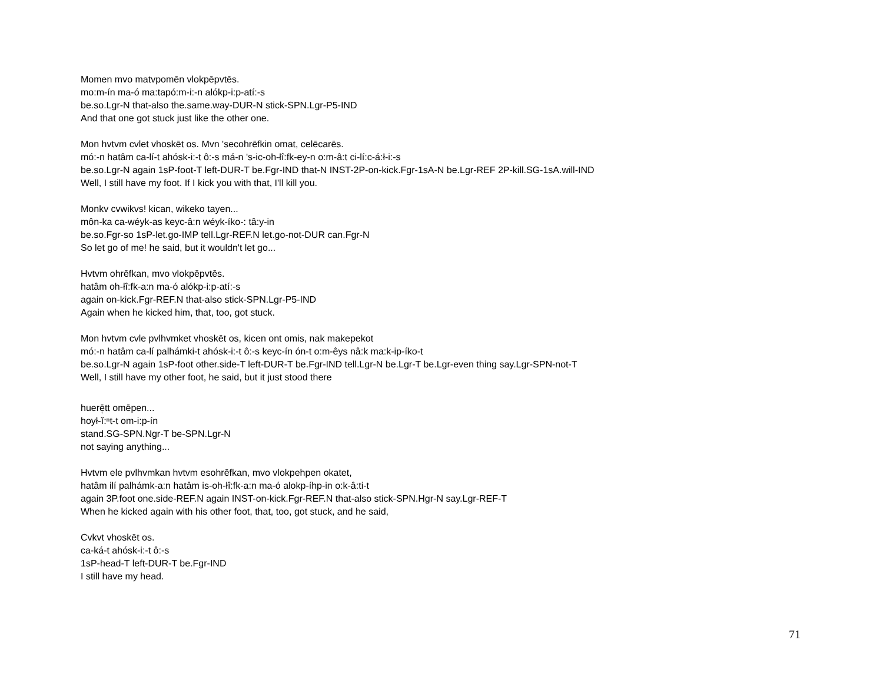Momen mvo matvpomēn vlokpēpvtēs.
mo:m-ín ma-ó ma:tapó:m-i:-n alókp-i:p-atí:-s
be.so.Lgr-N that-also the.same.way-DUR-N stick-SPN.Lgr-P5-IND
And that one got stuck just like the other one.
Mon hvtvm cvlet vhoskēt os. Mvn 'secohrēfkin omat, celēcarēs.
mó:-n hatâm ca-lí-t ahósk-i:-t ô:-s má-n 's-ic-oh-łî:fk-ey-n o:m-â:t ci-lí:c-á:ł-i:-s
be.so.Lgr-N again 1sP-foot-T left-DUR-T be.Fgr-IND that-N INST-2P-on-kick.Fgr-1sA-N be.Lgr-REF 2P-kill.SG-1sA.will-IND
Well, I still have my foot. If I kick you with that, I'll kill you.
Monkv cvwikvs! kican, wikeko tayen...
môn-ka ca-wéyk-as keyc-â:n wéyk-íko-: tâ:y-in
be.so.Fgr-so 1sP-let.go-IMP tell.Lgr-REF.N let.go-not-DUR can.Fgr-N
So let go of me! he said, but it wouldn't let go...
Hvtvm ohrēfkan, mvo vlokpēpvtēs.
hatâm oh-łî:fk-a:n ma-ó alókp-i:p-atí:-s
again on-kick.Fgr-REF.N that-also stick-SPN.Lgr-P5-IND
Again when he kicked him, that, too, got stuck.
Mon hvtvm cvle pvlhvmket vhoskēt os, kicen ont omis, nak makepekot
mó:-n hatâm ca-lí palhámki-t ahósk-i:-t ô:-s keyc-ín ón-t o:m-êys nâ:k ma:k-ip-íko-t
be.so.Lgr-N again 1sP-foot other.side-T left-DUR-T be.Fgr-IND tell.Lgr-N be.Lgr-T be.Lgr-even thing say.Lgr-SPN-not-T
Well, I still have my other foot, he said, but it just stood there
huerē̜tt omēpen...
hoył-ĭ:ⁿt-t om-i:p-ín
stand.SG-SPN.Ngr-T be-SPN.Lgr-N
not saying anything...
Hvtvm ele pvlhvmkan hvtvm esohrēfkan, mvo vlokpehpen okatet,
hatâm ilí palhámk-a:n hatâm is-oh-łî:fk-a:n ma-ó alokp-íhp-in o:k-â:ti-t
again 3P.foot one.side-REF.N again INST-on-kick.Fgr-REF.N that-also stick-SPN.Hgr-N say.Lgr-REF-T
When he kicked again with his other foot, that, too, got stuck, and he said,
Cvkvt vhoskēt os.
ca-ká-t ahósk-i:-t ô:-s
1sP-head-T left-DUR-T be.Fgr-IND
I still have my head.
71